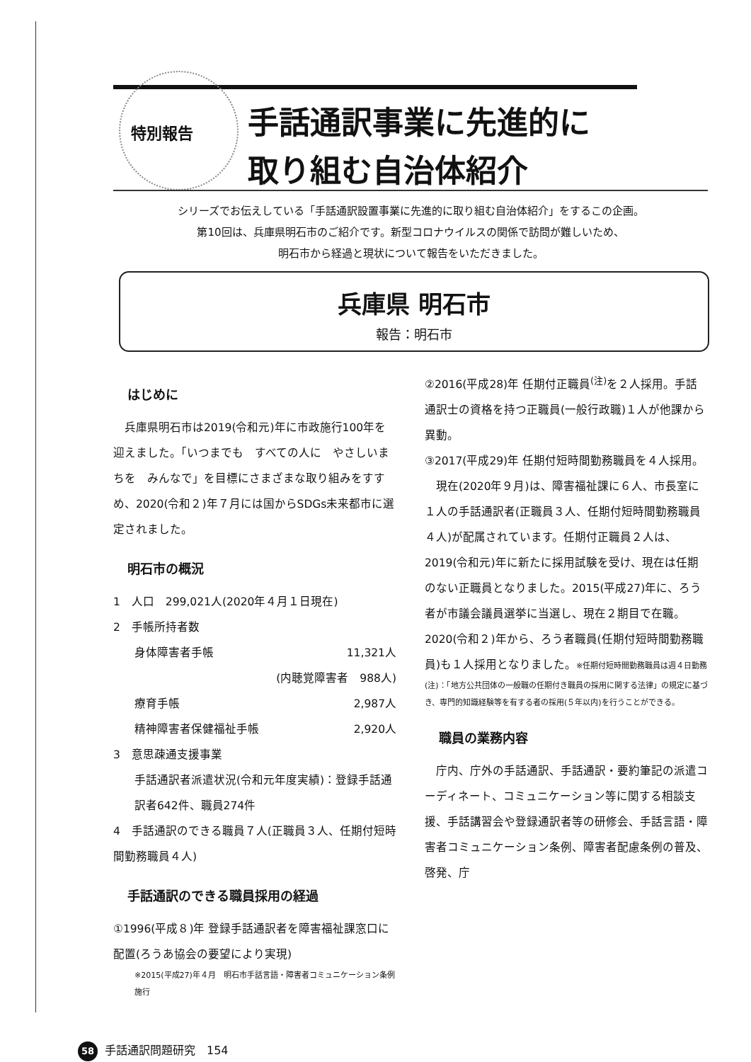特別報告
手話通訳事業に先進的に
取り組む自治体紹介
シリーズでお伝えしている「手話通訳設置事業に先進的に取り組む自治体紹介」をするこの企画。
第10回は、兵庫県明石市のご紹介です。新型コロナウイルスの関係で訪問が難しいため、
明石市から経過と現状について報告をいただきました。
兵庫県 明石市
報告：明石市
はじめに
　兵庫県明石市は2019(令和元)年に市政施行100年を迎えました。「いつまでも　すべての人に　やさしいまちを　みんなで」を目標にさまざまな取り組みをすすめ、2020(令和２)年７月には国からSDGs未来都市に選定されました。
明石市の概況
1　人口　299,021人(2020年４月１日現在)
2　手帳所持者数
身体障害者手帳 11,321人
(内聴覚障害者　988人)
療育手帳 2,987人
精神障害者保健福祉手帳 2,920人
3　意思疎通支援事業
手話通訳者派遣状況(令和元年度実績)：登録手話通訳者642件、職員274件
4　手話通訳のできる職員７人(正職員３人、任期付短時間勤務職員４人)
手話通訳のできる職員採用の経過
①1996(平成８)年 登録手話通訳者を障害福祉課窓口に配置(ろうあ協会の要望により実現)
※2015(平成27)年４月　明石市手話言語・障害者コミュニケーション条例施行
②2016(平成28)年 任期付正職員<sup>(注)</sup>を２人採用。手話通訳士の資格を持つ正職員(一般行政職)１人が他課から異動。
③2017(平成29)年 任期付短時間勤務職員を４人採用。
　現在(2020年９月)は、障害福祉課に６人、市長室に１人の手話通訳者(正職員３人、任期付短時間勤務職員４人)が配属されています。任期付正職員２人は、2019(令和元)年に新たに採用試験を受け、現在は任期のない正職員となりました。2015(平成27)年に、ろう者が市議会議員選挙に当選し、現在２期目で在職。2020(令和２)年から、ろう者職員(任期付短時間勤務職員)も１人採用となりました。※任期付短時間勤務職員は週４日勤務
(注)：「地方公共団体の一般職の任期付き職員の採用に関する法律」の規定に基づき、専門的知識経験等を有する者の採用(５年以内)を行うことができる。
職員の業務内容
　庁内、庁外の手話通訳、手話通訳・要約筆記の派遣コーディネート、コミュニケーション等に関する相談支援、手話講習会や登録通訳者等の研修会、手話言語・障害者コミュニケーション条例、障害者配慮条例の普及、啓発、庁
58 手話通訳問題研究　154